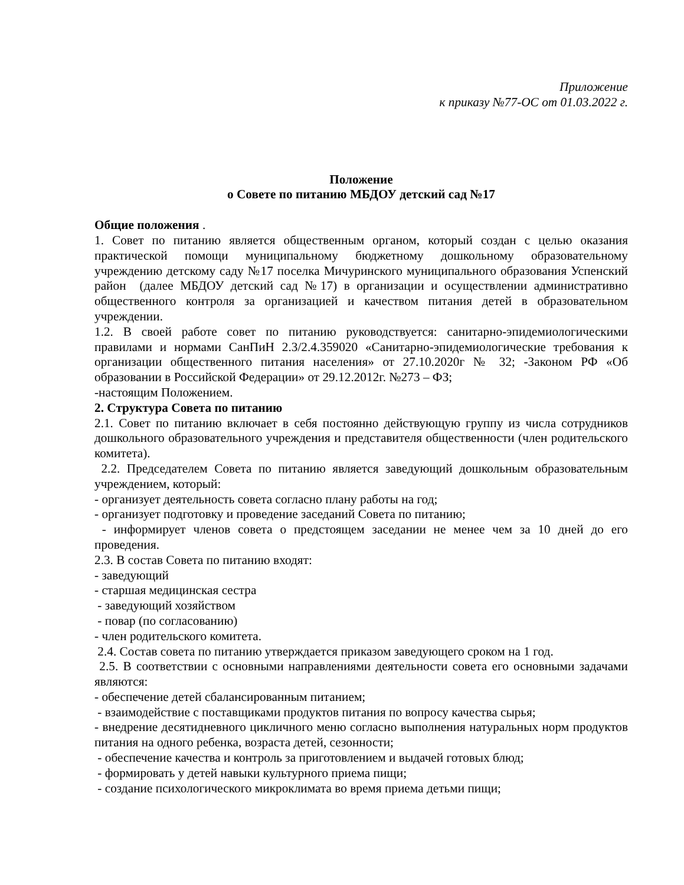Приложение
к приказу №77-ОС от 01.03.2022 г.
Положение
о Совете по питанию МБДОУ детский сад №17
Общие положения .
1. Совет по питанию является общественным органом, который создан с целью оказания практической помощи муниципальному бюджетному дошкольному образовательному учреждению детскому саду №17 поселка Мичуринского муниципального образования Успенский район (далее МБДОУ детский сад №17) в организации и осуществлении административно общественного контроля за организацией и качеством питания детей в образовательном учреждении.
1.2. В своей работе совет по питанию руководствуется: санитарно-эпидемиологическими правилами и нормами СанПиН 2.3/2.4.359020 «Санитарно-эпидемиологические требования к организации общественного питания населения» от 27.10.2020г № 32; -Законом РФ «Об образовании в Российской Федерации» от 29.12.2012г. №273 – ФЗ;
-настоящим Положением.
2. Структура Совета по питанию
2.1. Совет по питанию включает в себя постоянно действующую группу из числа сотрудников дошкольного образовательного учреждения и представителя общественности (член родительского комитета).
2.2. Председателем Совета по питанию является заведующий дошкольным образовательным учреждением, который:
- организует деятельность совета согласно плану работы на год;
- организует подготовку и проведение заседаний Совета по питанию;
- информирует членов совета о предстоящем заседании не менее чем за 10 дней до его проведения.
2.3. В состав Совета по питанию входят:
- заведующий
- старшая медицинская сестра
- заведующий хозяйством
- повар (по согласованию)
- член родительского комитета.
2.4. Состав совета по питанию утверждается приказом заведующего сроком на 1 год.
2.5. В соответствии с основными направлениями деятельности совета его основными задачами являются:
- обеспечение детей сбалансированным питанием;
- взаимодействие с поставщиками продуктов питания по вопросу качества сырья;
- внедрение десятидневного цикличного меню согласно выполнения натуральных норм продуктов питания на одного ребенка, возраста детей, сезонности;
- обеспечение качества и контроль за приготовлением и выдачей готовых блюд;
- формировать у детей навыки культурного приема пищи;
- создание психологического микроклимата во время приема детьми пищи;